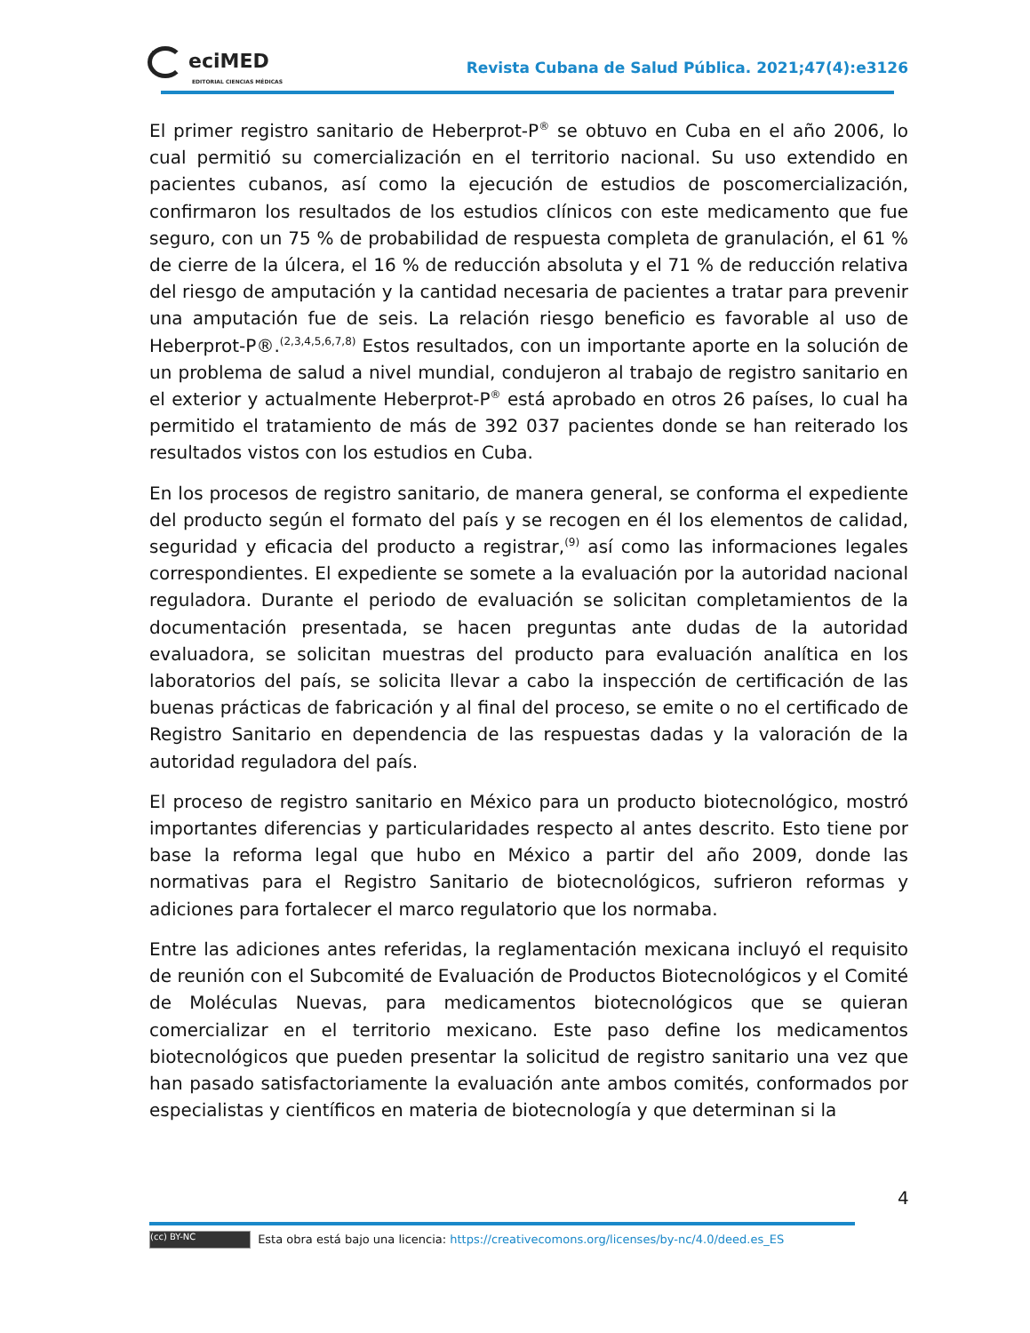eciMED
EDITORIAL CIENCIAS MÉDICAS
Revista Cubana de Salud Pública. 2021;47(4):e3126
El primer registro sanitario de Heberprot-P<sup>®</sup> se obtuvo en Cuba en el año 2006, lo cual permitió su comercialización en el territorio nacional. Su uso extendido en pacientes cubanos, así como la ejecución de estudios de poscomercialización, confirmaron los resultados de los estudios clínicos con este medicamento que fue seguro, con un 75 % de probabilidad de respuesta completa de granulación, el 61 % de cierre de la úlcera, el 16 % de reducción absoluta y el 71 % de reducción relativa del riesgo de amputación y la cantidad necesaria de pacientes a tratar para prevenir una amputación fue de seis. La relación riesgo beneficio es favorable al uso de Heberprot-P®.<sup>(2,3,4,5,6,7,8)</sup> Estos resultados, con un importante aporte en la solución de un problema de salud a nivel mundial, condujeron al trabajo de registro sanitario en el exterior y actualmente Heberprot-P<sup>®</sup> está aprobado en otros 26 países, lo cual ha permitido el tratamiento de más de 392 037 pacientes donde se han reiterado los resultados vistos con los estudios en Cuba.
En los procesos de registro sanitario, de manera general, se conforma el expediente del producto según el formato del país y se recogen en él los elementos de calidad, seguridad y eficacia del producto a registrar,<sup>(9)</sup> así como las informaciones legales correspondientes. El expediente se somete a la evaluación por la autoridad nacional reguladora. Durante el periodo de evaluación se solicitan completamientos de la documentación presentada, se hacen preguntas ante dudas de la autoridad evaluadora, se solicitan muestras del producto para evaluación analítica en los laboratorios del país, se solicita llevar a cabo la inspección de certificación de las buenas prácticas de fabricación y al final del proceso, se emite o no el certificado de Registro Sanitario en dependencia de las respuestas dadas y la valoración de la autoridad reguladora del país.
El proceso de registro sanitario en México para un producto biotecnológico, mostró importantes diferencias y particularidades respecto al antes descrito. Esto tiene por base la reforma legal que hubo en México a partir del año 2009, donde las normativas para el Registro Sanitario de biotecnológicos, sufrieron reformas y adiciones para fortalecer el marco regulatorio que los normaba.
Entre las adiciones antes referidas, la reglamentación mexicana incluyó el requisito de reunión con el Subcomité de Evaluación de Productos Biotecnológicos y el Comité de Moléculas Nuevas, para medicamentos biotecnológicos que se quieran comercializar en el territorio mexicano. Este paso define los medicamentos biotecnológicos que pueden presentar la solicitud de registro sanitario una vez que han pasado satisfactoriamente la evaluación ante ambos comités, conformados por especialistas y científicos en materia de biotecnología y que determinan si la
4
(cc) BY-NC Esta obra está bajo una licencia: https://creativecomons.org/licenses/by-nc/4.0/deed.es_ES